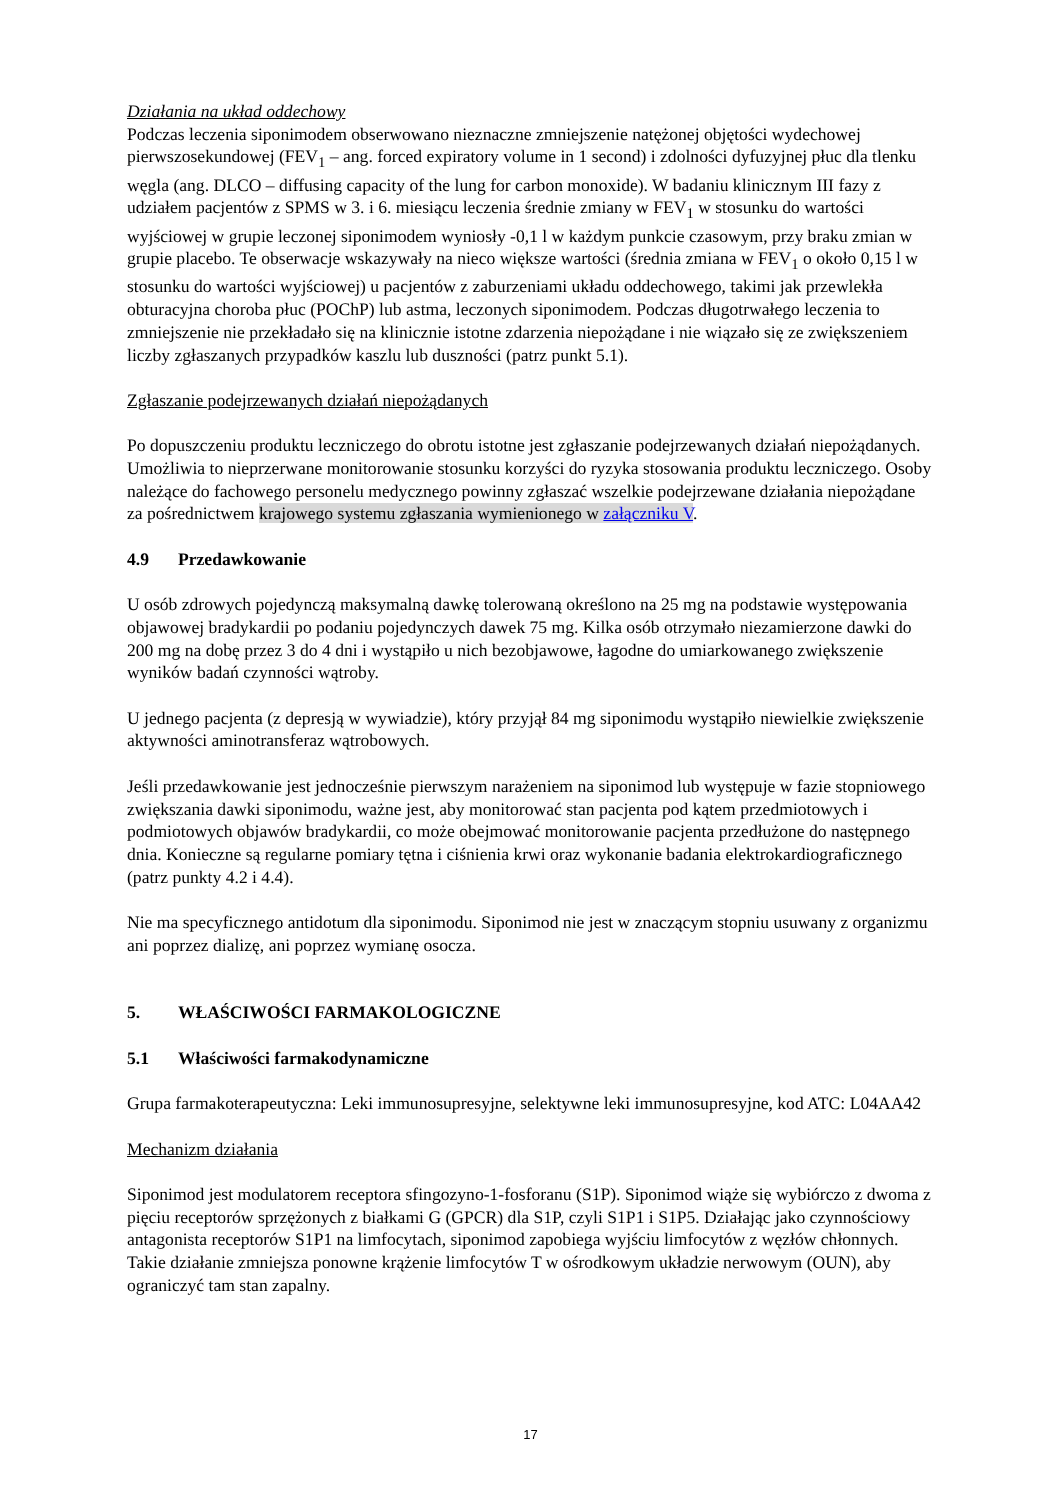Działania na układ oddechowy
Podczas leczenia siponimodem obserwowano nieznaczne zmniejszenie natężonej objętości wydechowej pierwszosekundowej (FEV<sub>1</sub> – ang. forced expiratory volume in 1 second) i zdolności dyfuzyjnej płuc dla tlenku węgla (ang. DLCO – diffusing capacity of the lung for carbon monoxide). W badaniu klinicznym III fazy z udziałem pacjentów z SPMS w 3. i 6. miesiącu leczenia średnie zmiany w FEV<sub>1</sub> w stosunku do wartości wyjściowej w grupie leczonej siponimodem wyniosły -0,1 l w każdym punkcie czasowym, przy braku zmian w grupie placebo. Te obserwacje wskazywały na nieco większe wartości (średnia zmiana w FEV<sub>1</sub> o około 0,15 l w stosunku do wartości wyjściowej) u pacjentów z zaburzeniami układu oddechowego, takimi jak przewlekła obturacyjna choroba płuc (POChP) lub astma, leczonych siponimodem. Podczas długotrwałego leczenia to zmniejszenie nie przekładało się na klinicznie istotne zdarzenia niepożądane i nie wiązało się ze zwiększeniem liczby zgłaszanych przypadków kaszlu lub duszności (patrz punkt 5.1).
Zgłaszanie podejrzewanych działań niepożądanych
Po dopuszczeniu produktu leczniczego do obrotu istotne jest zgłaszanie podejrzewanych działań niepożądanych. Umożliwia to nieprzerwane monitorowanie stosunku korzyści do ryzyka stosowania produktu leczniczego. Osoby należące do fachowego personelu medycznego powinny zgłaszać wszelkie podejrzewane działania niepożądane za pośrednictwem krajowego systemu zgłaszania wymienionego w załączniku V.
4.9 Przedawkowanie
U osób zdrowych pojedynczą maksymalną dawkę tolerowaną określono na 25 mg na podstawie występowania objawowej bradykardii po podaniu pojedynczych dawek 75 mg. Kilka osób otrzymało niezamierzone dawki do 200 mg na dobę przez 3 do 4 dni i wystąpiło u nich bezobjawowe, łagodne do umiarkowanego zwiększenie wyników badań czynności wątroby.
U jednego pacjenta (z depresją w wywiadzie), który przyjął 84 mg siponimodu wystąpiło niewielkie zwiększenie aktywności aminotransferaz wątrobowych.
Jeśli przedawkowanie jest jednocześnie pierwszym narażeniem na siponimod lub występuje w fazie stopniowego zwiększania dawki siponimodu, ważne jest, aby monitorować stan pacjenta pod kątem przedmiotowych i podmiotowych objawów bradykardii, co może obejmować monitorowanie pacjenta przedłużone do następnego dnia. Konieczne są regularne pomiary tętna i ciśnienia krwi oraz wykonanie badania elektrokardiograficznego (patrz punkty 4.2 i 4.4).
Nie ma specyficznego antidotum dla siponimodu. Siponimod nie jest w znaczącym stopniu usuwany z organizmu ani poprzez dializę, ani poprzez wymianę osocza.
5. WŁAŚCIWOŚCI FARMAKOLOGICZNE
5.1 Właściwości farmakodynamiczne
Grupa farmakoterapeutyczna: Leki immunosupresyjne, selektywne leki immunosupresyjne, kod ATC: L04AA42
Mechanizm działania
Siponimod jest modulatorem receptora sfingozyno-1-fosforanu (S1P). Siponimod wiąże się wybiórczo z dwoma z pięciu receptorów sprzężonych z białkami G (GPCR) dla S1P, czyli S1P1 i S1P5. Działając jako czynnościowy antagonista receptorów S1P1 na limfocytach, siponimod zapobiega wyjściu limfocytów z węzłów chłonnych. Takie działanie zmniejsza ponowne krążenie limfocytów T w ośrodkowym układzie nerwowym (OUN), aby ograniczyć tam stan zapalny.
17